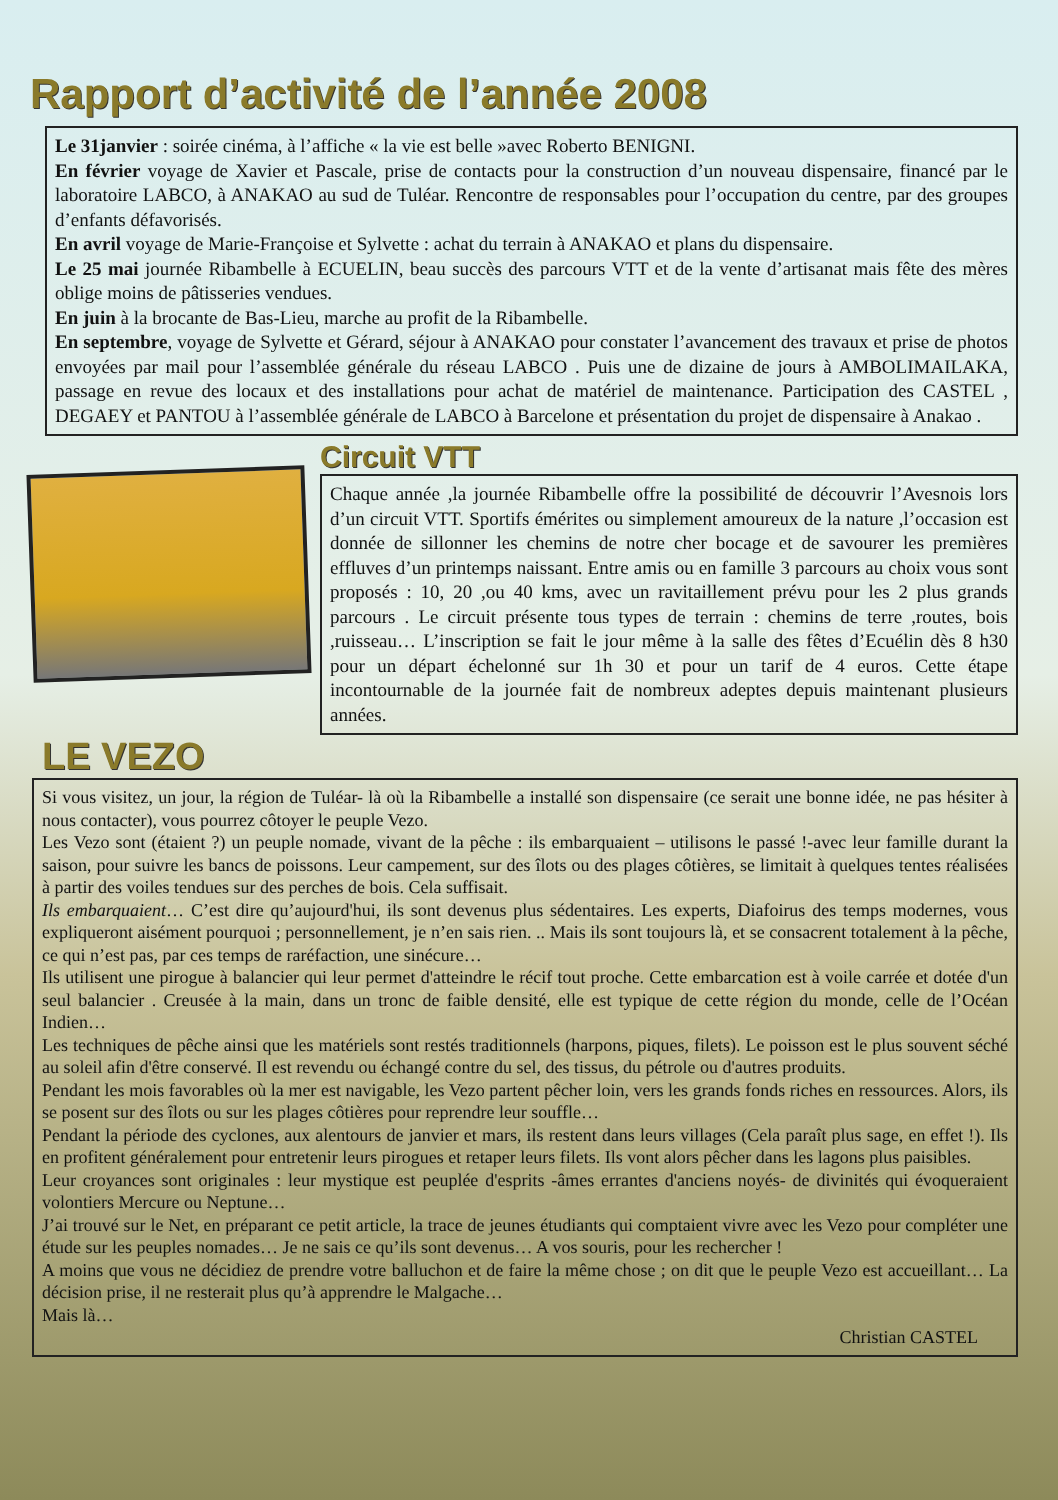Rapport d’activité de l’année 2008
Le 31janvier : soirée cinéma, à l’affiche « la vie est belle »avec Roberto BENIGNI.
En février voyage de Xavier et Pascale, prise de contacts pour la construction d’un nouveau dispensaire, financé par le laboratoire LABCO, à ANAKAO au sud de Tuléar. Rencontre de responsables pour l’occupation du centre, par des groupes d’enfants défavorisés.
En avril voyage de Marie-Françoise et Sylvette : achat du terrain à ANAKAO et plans du dispensaire.
Le 25 mai journée Ribambelle à ECUELIN, beau succès des parcours VTT et de la vente d’artisanat mais fête des mères oblige moins de pâtisseries vendues.
En juin à la brocante de Bas-Lieu, marche au profit de la Ribambelle.
En septembre, voyage de Sylvette et Gérard, séjour à ANAKAO pour constater l’avancement des travaux et prise de photos envoyées par mail pour l’assemblée générale du réseau LABCO . Puis une de dizaine de jours à AMBOLIMAILAKA, passage en revue des locaux et des installations pour achat de matériel de maintenance. Participation des CASTEL , DEGAEY et PANTOU à l’assemblée générale de LABCO à Barcelone et présentation du projet de dispensaire à Anakao .
Circuit VTT
Chaque année ,la journée Ribambelle offre la possibilité de découvrir l’Avesnois lors d’un circuit VTT. Sportifs émérites ou simplement amoureux de la nature ,l’occasion est donnée de sillonner les chemins de notre cher bocage et de savourer les premières effluves d’un printemps naissant. Entre amis ou en famille 3 parcours au choix vous sont proposés : 10, 20 ,ou 40 kms, avec un ravitaillement prévu pour les 2 plus grands parcours . Le circuit présente tous types de terrain : chemins de terre ,routes, bois ,ruisseau… L’inscription se fait le jour même à la salle des fêtes d’Ecuélin dès 8 h30 pour un départ échelonné sur 1h 30 et pour un tarif de 4 euros. Cette étape incontournable de la journée fait de nombreux adeptes depuis maintenant plusieurs années.
LE VEZO
Si vous visitez, un jour, la région de Tuléar- là où la Ribambelle a installé son dispensaire (ce serait une bonne idée, ne pas hésiter à nous contacter), vous pourrez côtoyer le peuple Vezo.
Les Vezo sont (étaient ?) un peuple nomade, vivant de la pêche : ils embarquaient – utilisons le passé !-avec leur famille durant la saison, pour suivre les bancs de poissons. Leur campement, sur des îlots ou des plages côtières, se limitait à quelques tentes réalisées à partir des voiles tendues sur des perches de bois. Cela suffisait.
Ils embarquaient… C’est dire qu’aujourd'hui, ils sont devenus plus sédentaires. Les experts, Diafoirus des temps modernes, vous expliqueront aisément pourquoi ; personnellement, je n’en sais rien. .. Mais ils sont toujours là, et se consacrent totalement à la pêche, ce qui n’est pas, par ces temps de raréfaction, une sinécure…
Ils utilisent une pirogue à balancier qui leur permet d'atteindre le récif tout proche. Cette embarcation est à voile carrée et dotée d'un seul balancier . Creusée à la main, dans un tronc de faible densité, elle est typique de cette région du monde, celle de l’Océan Indien…
Les techniques de pêche ainsi que les matériels sont restés traditionnels (harpons, piques, filets). Le poisson est le plus souvent séché au soleil afin d'être conservé. Il est revendu ou échangé contre du sel, des tissus, du pétrole ou d'autres produits.
Pendant les mois favorables où la mer est navigable, les Vezo partent pêcher loin, vers les grands fonds riches en ressources. Alors, ils se posent sur des îlots ou sur les plages côtières pour reprendre leur souffle…
Pendant la période des cyclones, aux alentours de janvier et mars, ils restent dans leurs villages (Cela paraît plus sage, en effet !). Ils en profitent généralement pour entretenir leurs pirogues et retaper leurs filets. Ils vont alors pêcher dans les lagons plus paisibles.
Leur croyances sont originales : leur mystique est peuplée d'esprits -âmes errantes d'anciens noyés- de divinités qui évoqueraient volontiers Mercure ou Neptune…
J’ai trouvé sur le Net, en préparant ce petit article, la trace de jeunes étudiants qui comptaient vivre avec les Vezo pour compléter une étude sur les peuples nomades… Je ne sais ce qu’ils sont devenus… A vos souris, pour les rechercher !
A moins que vous ne décidiez de prendre votre balluchon et de faire la même chose ; on dit que le peuple Vezo est accueillant… La décision prise, il ne resterait plus qu’à apprendre le Malgache…
Mais là…
Christian CASTEL